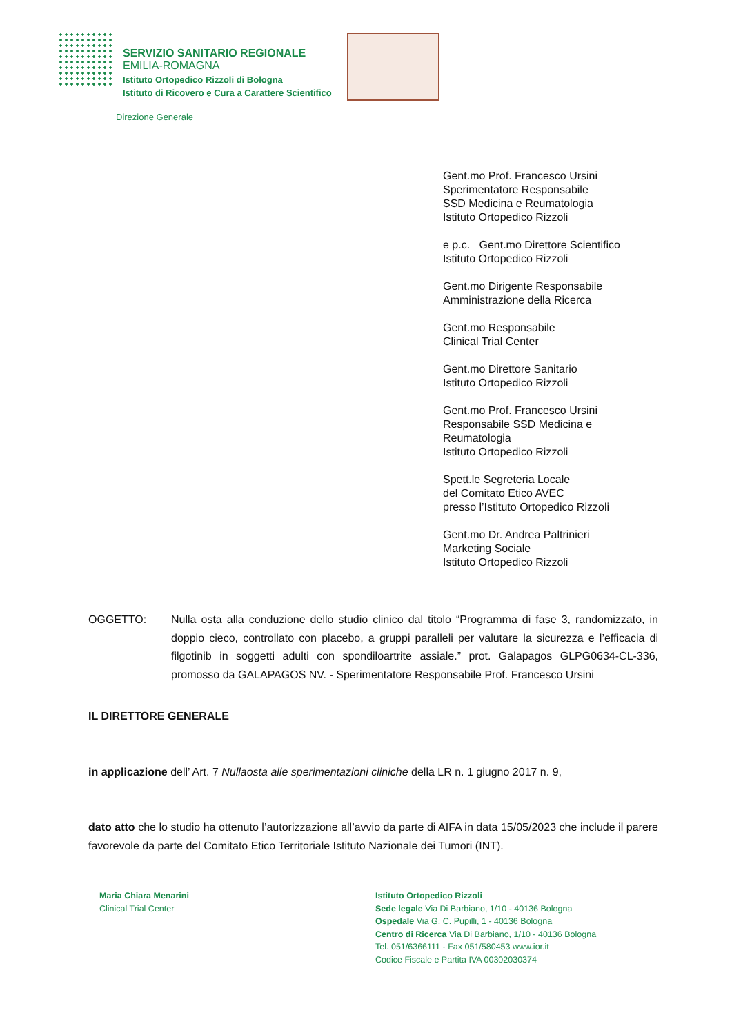SERVIZIO SANITARIO REGIONALE
EMILIA-ROMAGNA
Istituto Ortopedico Rizzoli di Bologna
Istituto di Ricovero e Cura a Carattere Scientifico
Direzione Generale
Gent.mo Prof. Francesco Ursini
Sperimentatore Responsabile
SSD Medicina e Reumatologia
Istituto Ortopedico Rizzoli
e p.c. Gent.mo Direttore Scientifico
Istituto Ortopedico Rizzoli
Gent.mo Dirigente Responsabile
Amministrazione della Ricerca
Gent.mo Responsabile
Clinical Trial Center
Gent.mo Direttore Sanitario
Istituto Ortopedico Rizzoli
Gent.mo Prof. Francesco Ursini
Responsabile SSD Medicina e
Reumatologia
Istituto Ortopedico Rizzoli
Spett.le Segreteria Locale
del Comitato Etico AVEC
presso l’Istituto Ortopedico Rizzoli
Gent.mo Dr. Andrea Paltrinieri
Marketing Sociale
Istituto Ortopedico Rizzoli
OGGETTO: Nulla osta alla conduzione dello studio clinico dal titolo “Programma di fase 3, randomizzato, in doppio cieco, controllato con placebo, a gruppi paralleli per valutare la sicurezza e l’efficacia di filgotinib in soggetti adulti con spondiloartrite assiale.” prot. Galapagos GLPG0634-CL-336, promosso da GALAPAGOS NV. - Sperimentatore Responsabile Prof. Francesco Ursini
IL DIRETTORE GENERALE
in applicazione dell’ Art. 7 Nullaosta alle sperimentazioni cliniche della LR n. 1 giugno 2017 n. 9,
dato atto che lo studio ha ottenuto l’autorizzazione all’avvio da parte di AIFA in data 15/05/2023 che include il parere favorevole da parte del Comitato Etico Territoriale Istituto Nazionale dei Tumori (INT).
Maria Chiara Menarini
Clinical Trial Center
Istituto Ortopedico Rizzoli
Sede legale Via Di Barbiano, 1/10 - 40136 Bologna
Ospedale Via G. C. Pupilli, 1 - 40136 Bologna
Centro di Ricerca Via Di Barbiano, 1/10 - 40136 Bologna
Tel. 051/6366111 - Fax 051/580453 www.ior.it
Codice Fiscale e Partita IVA 00302030374